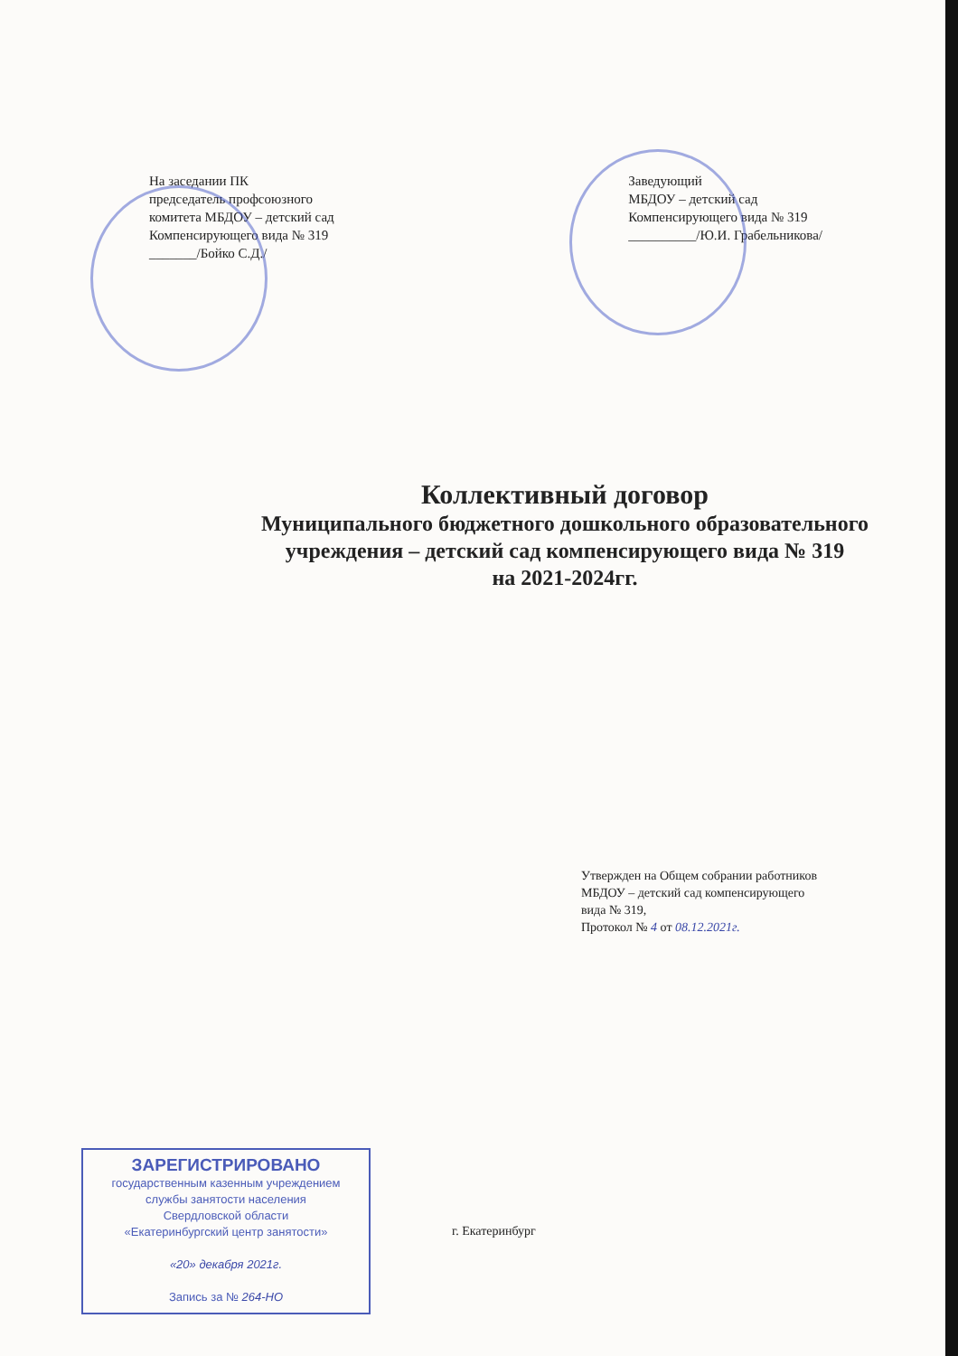На заседании ПК
председатель профсоюзного
комитета МБДОУ – детский сад
Компенсирующего вида № 319
_______/Бойко С.Д./
Заведующий
МБДОУ – детский сад
Компенсирующего вида № 319
__________/Ю.И. Грабельникова/
Коллективный договор
Муниципального бюджетного дошкольного образовательного
учреждения – детский сад компенсирующего вида № 319
на 2021-2024гг.
Утвержден на Общем собрании работников
МБДОУ – детский сад компенсирующего
вида № 319,
Протокол № 4 от 08.12.2021г.
ЗАРЕГИСТРИРОВАНО
государственным казенным учреждением
службы занятости населения
Свердловской области
«Екатеринбургский центр занятости»
«20» декабря 2021г.
Запись за № 264-НО
г. Екатеринбург